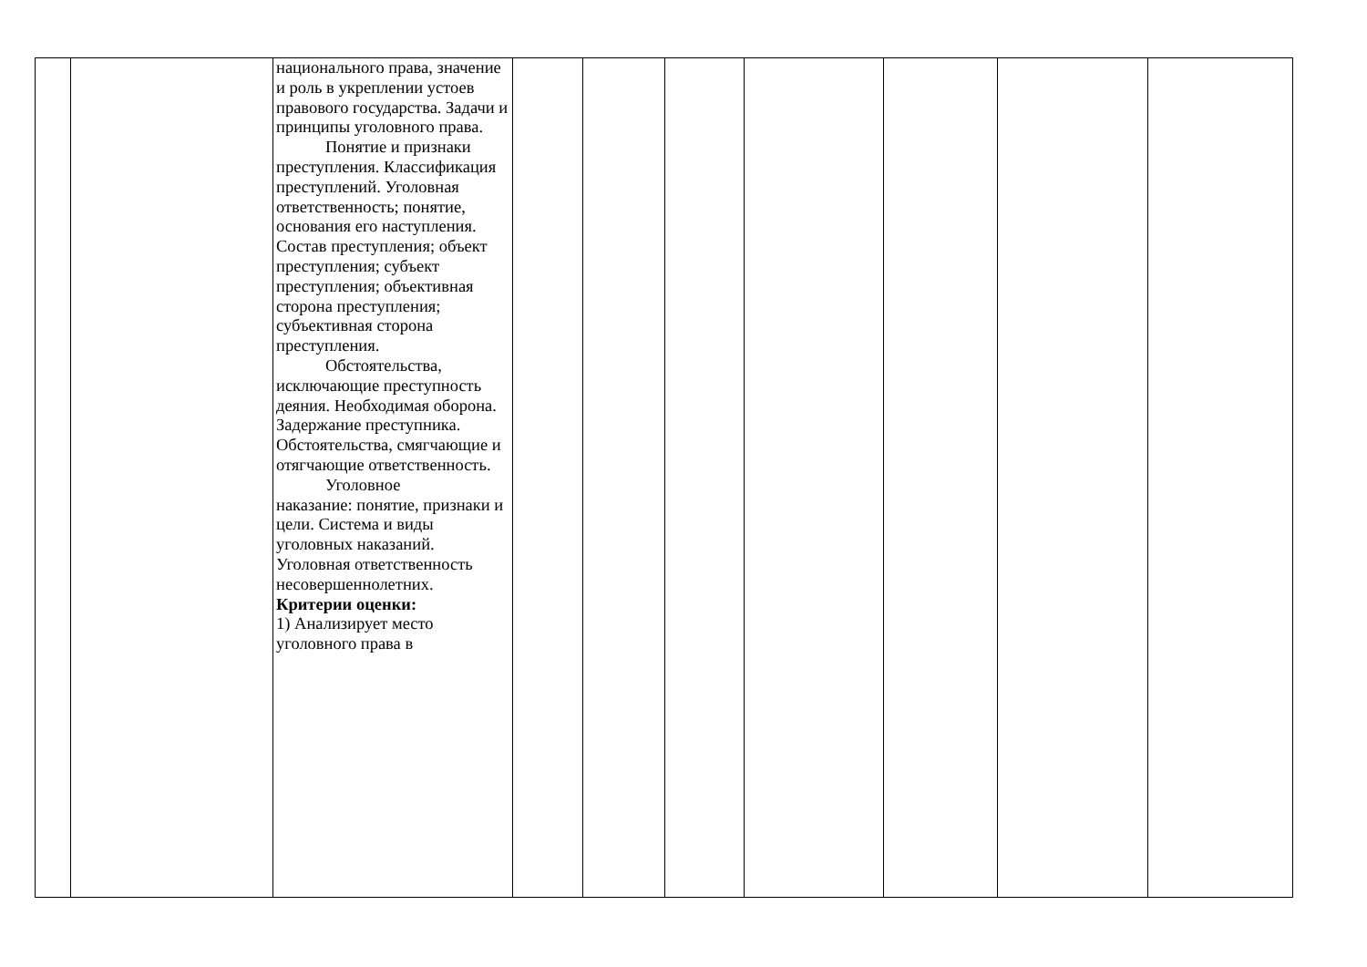| | | национального права, значение и роль в укреплении устоев правового государства. Задачи и принципы уголовного права. Понятие и признаки преступления. Классификация преступлений. Уголовная ответственность; понятие, основания его наступления. Состав преступления; объект преступления; субъект преступления; объективная сторона преступления; субъективная сторона преступления. Обстоятельства, исключающие преступность деяния. Необходимая оборона. Задержание преступника. Обстоятельства, смягчающие и отягчающие ответственность. Уголовное наказание: понятие, признаки и цели. Система и виды уголовных наказаний. Уголовная ответственность несовершеннолетних. Критерии оценки: 1) Анализирует место уголовного права в | | | | | | | |